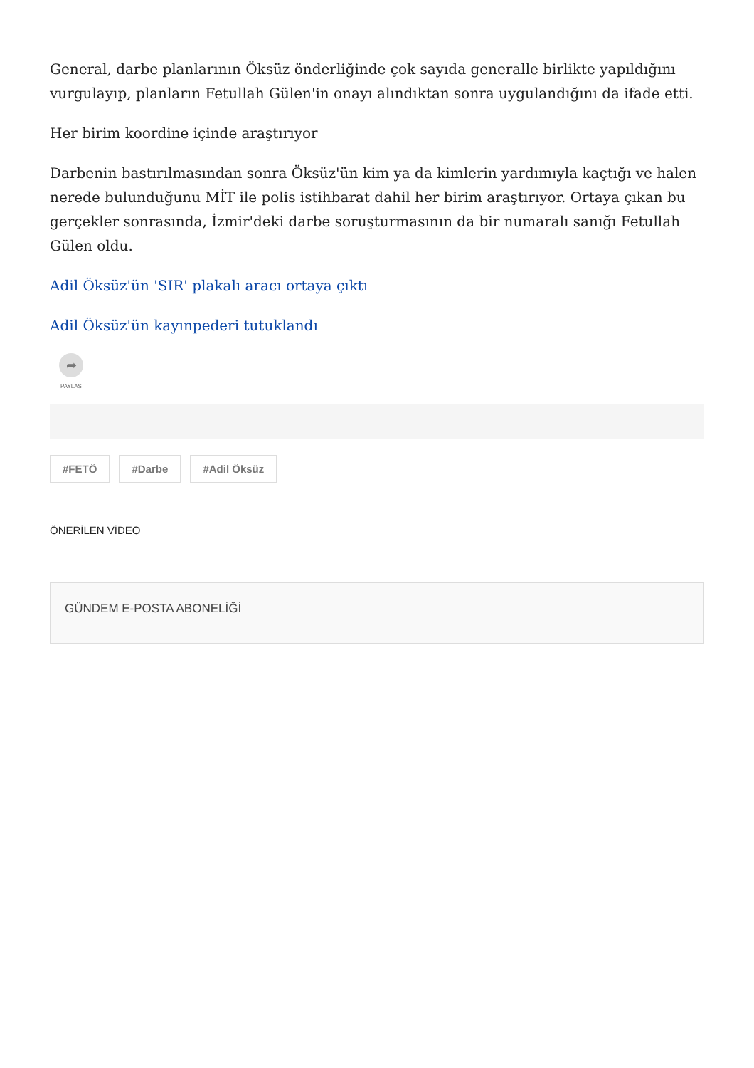General, darbe planlarının Öksüz önderliğinde çok sayıda generalle birlikte yapıldığını vurgulayıp, planların Fetullah Gülen'in onayı alındıktan sonra uygulandığını da ifade etti.
Her birim koordine içinde araştırıyor
Darbenin bastırılmasından sonra Öksüz'ün kim ya da kimlerin yardımıyla kaçtığı ve halen nerede bulunduğunu MİT ile polis istihbarat dahil her birim araştırıyor. Ortaya çıkan bu gerçekler sonrasında, İzmir'deki darbe soruşturmasının da bir numaralı sanığı Fetullah Gülen oldu.
Adil Öksüz'ün 'SIR' plakalı aracı ortaya çıktı
Adil Öksüz'ün kayınpederi tutuklandı
➦
PAYLAŞ
#FETÖ #Darbe #Adil Öksüz
ÖNERİLEN VİDEO
GÜNDEM E-POSTA ABONELİĞİ